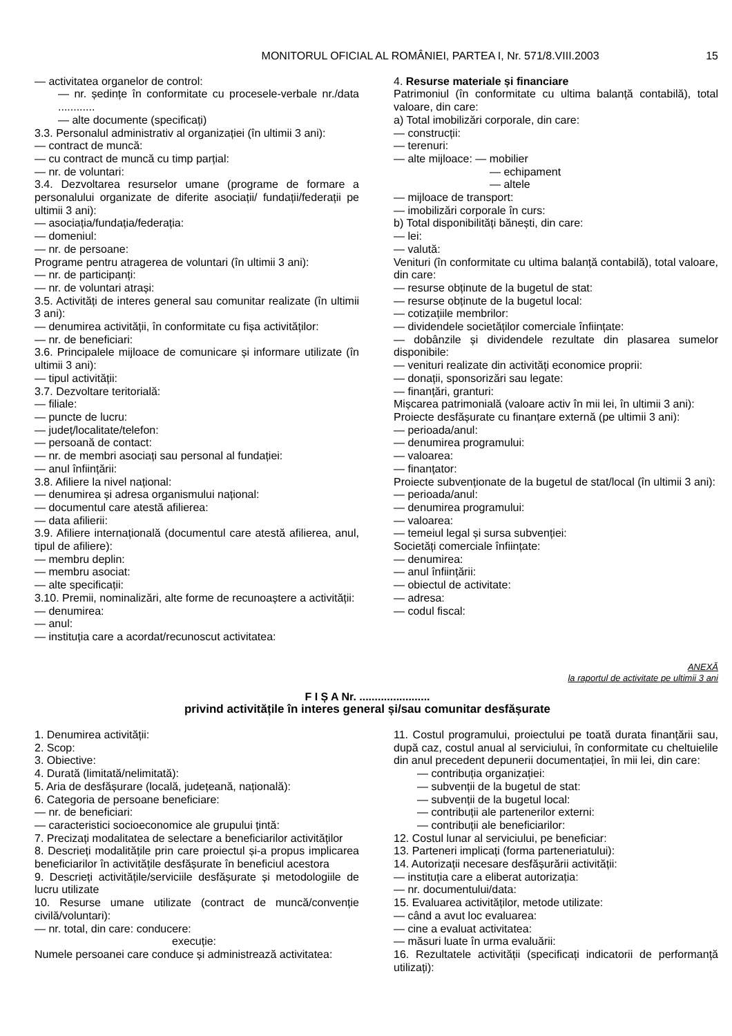MONITORUL OFICIAL AL ROMÂNIEI, PARTEA I, Nr. 571/8.VIII.2003 15
— activitatea organelor de control:
— nr. ședințe în conformitate cu procesele-verbale nr./data ............
— alte documente (specificați)
3.3. Personalul administrativ al organizației (în ultimii 3 ani):
— contract de muncă:
— cu contract de muncă cu timp parțial:
— nr. de voluntari:
3.4. Dezvoltarea resurselor umane (programe de formare a personalului organizate de diferite asociații/ fundații/federații pe ultimii 3 ani):
— asociația/fundația/federația:
— domeniul:
— nr. de persoane:
Programe pentru atragerea de voluntari (în ultimii 3 ani):
— nr. de participanți:
— nr. de voluntari atrași:
3.5. Activități de interes general sau comunitar realizate (în ultimii 3 ani):
— denumirea activității, în conformitate cu fișa activităților:
— nr. de beneficiari:
3.6. Principalele mijloace de comunicare și informare utilizate (în ultimii 3 ani):
— tipul activității:
3.7. Dezvoltare teritorială:
— filiale:
— puncte de lucru:
— județ/localitate/telefon:
— persoană de contact:
— nr. de membri asociați sau personal al fundației:
— anul înființării:
3.8. Afiliere la nivel național:
— denumirea și adresa organismului național:
— documentul care atestă afilierea:
— data afilierii:
3.9. Afiliere internațională (documentul care atestă afilierea, anul, tipul de afiliere):
— membru deplin:
— membru asociat:
— alte specificații:
3.10. Premii, nominalizări, alte forme de recunoaștere a activității:
— denumirea:
— anul:
— instituția care a acordat/recunoscut activitatea:
4. Resurse materiale și financiare
Patrimoniul (în conformitate cu ultima balanță contabilă), total valoare, din care:
a) Total imobilizări corporale, din care:
— construcții:
— terenuri:
— alte mijloace: — mobilier
— echipament
— altele
— mijloace de transport:
— imobilizări corporale în curs:
b) Total disponibilități bănești, din care:
— lei:
— valută:
Venituri (în conformitate cu ultima balanță contabilă), total valoare, din care:
— resurse obținute de la bugetul de stat:
— resurse obținute de la bugetul local:
— cotizațiile membrilor:
— dividendele societăților comerciale înființate:
— dobânzile și dividendele rezultate din plasarea sumelor disponibile:
— venituri realizate din activități economice proprii:
— donații, sponsorizări sau legate:
— finanțări, granturi:
Mișcarea patrimonială (valoare activ în mii lei, în ultimii 3 ani):
Proiecte desfășurate cu finanțare externă (pe ultimii 3 ani):
— perioada/anul:
— denumirea programului:
— valoarea:
— finanțator:
Proiecte subvenționate de la bugetul de stat/local (în ultimii 3 ani):
— perioada/anul:
— denumirea programului:
— valoarea:
— temeiul legal și sursa subvenției:
Societăți comerciale înființate:
— denumirea:
— anul înființării:
— obiectul de activitate:
— adresa:
— codul fiscal:
ANEXĂ
la raportul de activitate pe ultimii 3 ani
F I Ș A Nr. .......................
privind activitățile în interes general și/sau comunitar desfășurate
1. Denumirea activității:
2. Scop:
3. Obiective:
4. Durată (limitată/nelimitată):
5. Aria de desfășurare (locală, județeană, națională):
6. Categoria de persoane beneficiare:
— nr. de beneficiari:
— caracteristici socioeconomice ale grupului țintă:
7. Precizați modalitatea de selectare a beneficiarilor activităților
8. Descrieți modalitățile prin care proiectul și-a propus implicarea beneficiarilor în activitățile desfășurate în beneficiul acestora
9. Descrieți activitățile/serviciile desfășurate și metodologiile de lucru utilizate
10. Resurse umane utilizate (contract de muncă/convenție civilă/voluntari):
— nr. total, din care: conducere:
execuție:
Numele persoanei care conduce și administrează activitatea:
11. Costul programului, proiectului pe toată durata finanțării sau, după caz, costul anual al serviciului, în conformitate cu cheltuielile din anul precedent depunerii documentației, în mii lei, din care:
— contribuția organizației:
— subvenții de la bugetul de stat:
— subvenții de la bugetul local:
— contribuții ale partenerilor externi:
— contribuții ale beneficiarilor:
12. Costul lunar al serviciului, pe beneficiar:
13. Parteneri implicați (forma parteneriatului):
14. Autorizații necesare desfășurării activității:
— instituția care a eliberat autorizația:
— nr. documentului/data:
15. Evaluarea activităților, metode utilizate:
— când a avut loc evaluarea:
— cine a evaluat activitatea:
— măsuri luate în urma evaluării:
16. Rezultatele activității (specificați indicatorii de performanță utilizați):